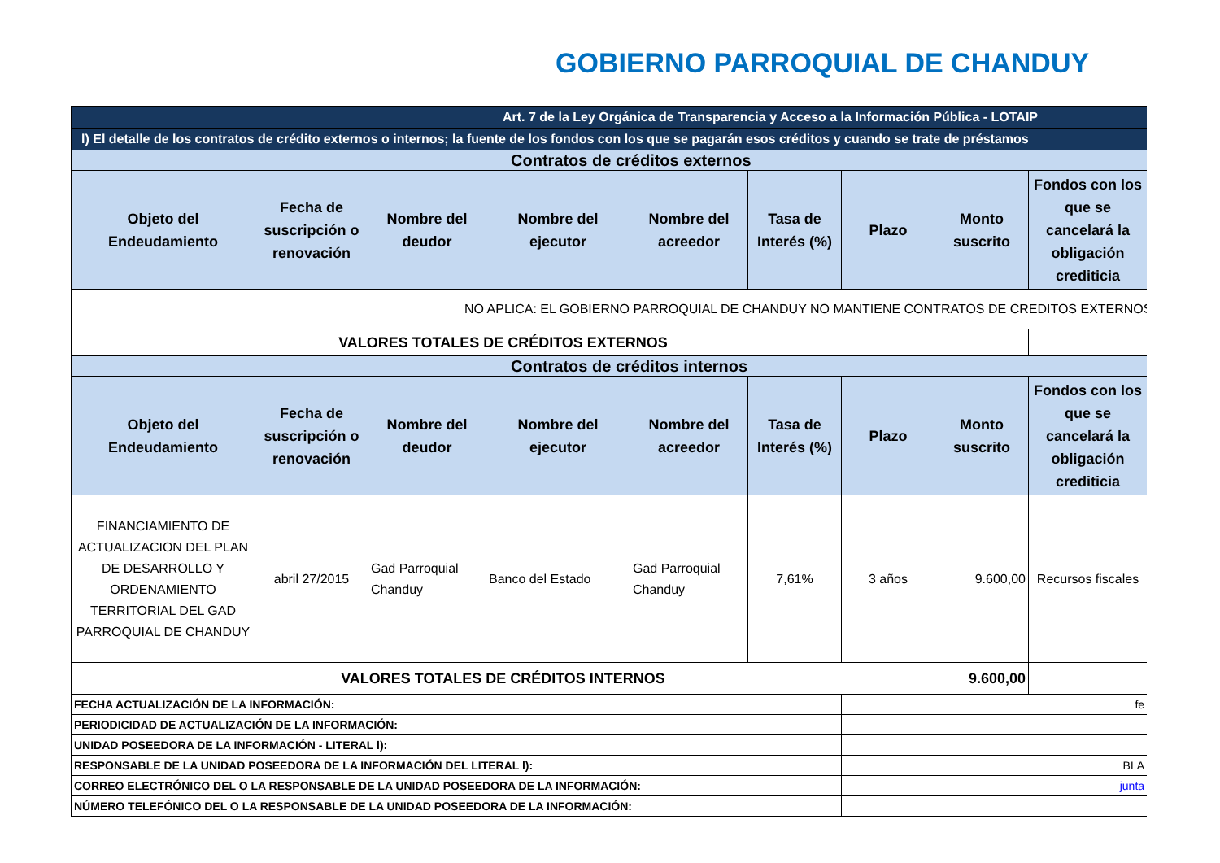GOBIERNO PARROQUIAL DE CHANDUY
| Art. 7 de la Ley Orgánica de Transparencia y Acceso a la Información Pública - LOTAIP | | | | | | | | |
| l) El detalle de los contratos de crédito externos o internos; la fuente de los fondos con los que se pagarán esos créditos y cuando se trate de préstamos | | | | | | | | |
| Contratos de créditos externos | | | | | | | | |
| Objeto del Endeudamiento | Fecha de suscripción o renovación | Nombre del deudor | Nombre del ejecutor | Nombre del acreedor | Tasa de Interés (%) | Plazo | Monto suscrito | Fondos con los que se cancelará la obligación crediticia |
| NO APLICA: EL GOBIERNO PARROQUIAL DE CHANDUY NO MANTIENE CONTRATOS DE CREDITOS EXTERNOS | | | | | | | | |
| VALORES TOTALES DE CRÉDITOS EXTERNOS | | | | | | | | |
| Contratos de créditos internos | | | | | | | | |
| Objeto del Endeudamiento | Fecha de suscripción o renovación | Nombre del deudor | Nombre del ejecutor | Nombre del acreedor | Tasa de Interés (%) | Plazo | Monto suscrito | Fondos con los que se cancelará la obligación crediticia |
| FINANCIAMIENTO DE ACTUALIZACION DEL PLAN DE DESARROLLO Y ORDENAMIENTO TERRITORIAL DEL GAD PARROQUIAL DE CHANDUY | abril 27/2015 | Gad Parroquial Chanduy | Banco del Estado | Gad Parroquial Chanduy | 7,61% | 3 años | 9.600,00 | Recursos fiscales |
| VALORES TOTALES DE CRÉDITOS INTERNOS | | | | | | | 9.600,00 | |
| FECHA ACTUALIZACIÓN DE LA INFORMACIÓN: | | | | | | fe | | |
| PERIODICIDAD DE ACTUALIZACIÓN DE LA INFORMACIÓN: | | | | | | | | |
| UNIDAD POSEEDORA DE LA INFORMACIÓN - LITERAL l): | | | | | | | | |
| RESPONSABLE DE LA UNIDAD POSEEDORA DE LA INFORMACIÓN DEL LITERAL l): | | | | | | BLA | | |
| CORREO ELECTRÓNICO DEL O LA RESPONSABLE DE LA UNIDAD POSEEDORA DE LA INFORMACIÓN: | | | | | | junta | | |
| NÚMERO TELEFÓNICO DEL O LA RESPONSABLE DE LA UNIDAD POSEEDORA DE LA INFORMACIÓN: | | | | | | | | |